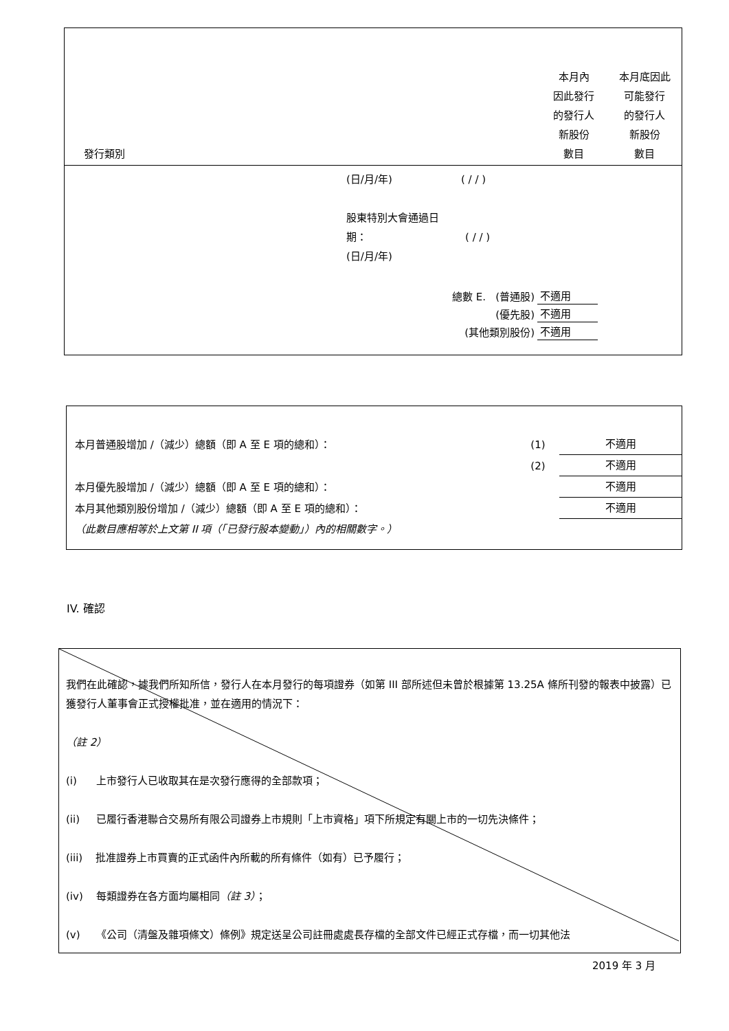| 發行類別 | | 本月內 因此發行 的發行人 新股份 數目 | 本月底因此 可能發行 的發行人 新股份 數目 |
(日/月/年) ( / / )
股東特別大會通過日
期： ( / / )
(日/月/年)
| 總數 E. (普通股) | 不適用 |
| (優先股) | 不適用 |
| (其他類別股份) | 不適用 |
| 本月普通股增加 /（減少）總額（即 A 至 E 項的總和）： | (1) | 不適用 |
| | (2) | 不適用 |
| 本月優先股增加 /（減少）總額（即 A 至 E 項的總和）： | | 不適用 |
| 本月其他類別股份增加 /（減少）總額（即 A 至 E 項的總和）： | | 不適用 |
| （此數目應相等於上文第 II 項（「已發行股本變動」）內的相關數字。） | | |
IV. 確認
我們在此確認，據我們所知所信，發行人在本月發行的每項證券（如第 III 部所述但未曾於根據第 13.25A 條所刊發的報表中披露）已獲發行人董事會正式授權批准，並在適用的情況下：
（註 2）
(i) 上市發行人已收取其在是次發行應得的全部款項；
(ii) 已履行香港聯合交易所有限公司證券上市規則「上市資格」項下所規定有關上市的一切先決條件；
(iii) 批准證券上市買賣的正式函件內所載的所有條件（如有）已予履行；
(iv) 每類證券在各方面均屬相同（註 3）；
(v) 《公司（清盤及雜項條文）條例》規定送呈公司註冊處處長存檔的全部文件已經正式存檔，而一切其他法
2019 年 3 月